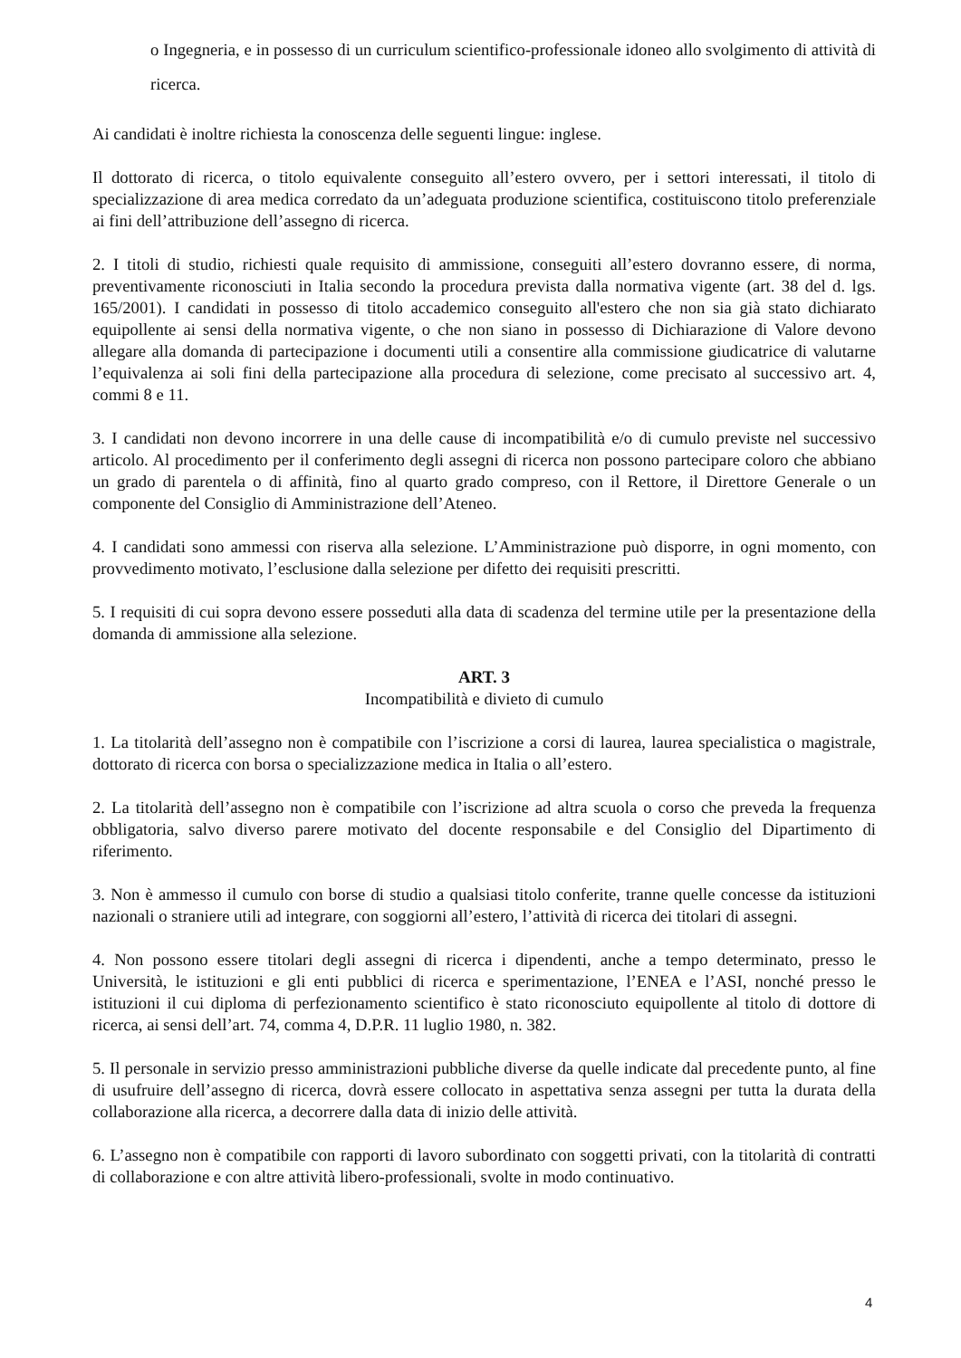o Ingegneria, e in possesso di un curriculum scientifico-professionale idoneo allo svolgimento di attività di ricerca.
Ai candidati è inoltre richiesta la conoscenza delle seguenti lingue: inglese.
Il dottorato di ricerca, o titolo equivalente conseguito all’estero ovvero, per i settori interessati, il titolo di specializzazione di area medica corredato da un’adeguata produzione scientifica, costituiscono titolo preferenziale ai fini dell’attribuzione dell’assegno di ricerca.
2. I titoli di studio, richiesti quale requisito di ammissione, conseguiti all’estero dovranno essere, di norma, preventivamente riconosciuti in Italia secondo la procedura prevista dalla normativa vigente (art. 38 del d. lgs. 165/2001). I candidati in possesso di titolo accademico conseguito all'estero che non sia già stato dichiarato equipollente ai sensi della normativa vigente, o che non siano in possesso di Dichiarazione di Valore devono allegare alla domanda di partecipazione i documenti utili a consentire alla commissione giudicatrice di valutarne l’equivalenza ai soli fini della partecipazione alla procedura di selezione, come precisato al successivo art. 4, commi 8 e 11.
3. I candidati non devono incorrere in una delle cause di incompatibilità e/o di cumulo previste nel successivo articolo. Al procedimento per il conferimento degli assegni di ricerca non possono partecipare coloro che abbiano un grado di parentela o di affinità, fino al quarto grado compreso, con il Rettore, il Direttore Generale o un componente del Consiglio di Amministrazione dell’Ateneo.
4. I candidati sono ammessi con riserva alla selezione. L’Amministrazione può disporre, in ogni momento, con provvedimento motivato, l’esclusione dalla selezione per difetto dei requisiti prescritti.
5. I requisiti di cui sopra devono essere posseduti alla data di scadenza del termine utile per la presentazione della domanda di ammissione alla selezione.
ART. 3
Incompatibilità e divieto di cumulo
1. La titolarità dell’assegno non è compatibile con l’iscrizione a corsi di laurea, laurea specialistica o magistrale, dottorato di ricerca con borsa o specializzazione medica in Italia o all’estero.
2. La titolarità dell’assegno non è compatibile con l’iscrizione ad altra scuola o corso che preveda la frequenza obbligatoria, salvo diverso parere motivato del docente responsabile e del Consiglio del Dipartimento di riferimento.
3. Non è ammesso il cumulo con borse di studio a qualsiasi titolo conferite, tranne quelle concesse da istituzioni nazionali o straniere utili ad integrare, con soggiorni all’estero, l’attività di ricerca dei titolari di assegni.
4. Non possono essere titolari degli assegni di ricerca i dipendenti, anche a tempo determinato, presso le Università, le istituzioni e gli enti pubblici di ricerca e sperimentazione, l’ENEA e l’ASI, nonché presso le istituzioni il cui diploma di perfezionamento scientifico è stato riconosciuto equipollente al titolo di dottore di ricerca, ai sensi dell’art. 74, comma 4, D.P.R. 11 luglio 1980, n. 382.
5. Il personale in servizio presso amministrazioni pubbliche diverse da quelle indicate dal precedente punto, al fine di usufruire dell’assegno di ricerca, dovrà essere collocato in aspettativa senza assegni per tutta la durata della collaborazione alla ricerca, a decorrere dalla data di inizio delle attività.
6. L’assegno non è compatibile con rapporti di lavoro subordinato con soggetti privati, con la titolarità di contratti di collaborazione e con altre attività libero-professionali, svolte in modo continuativo.
4